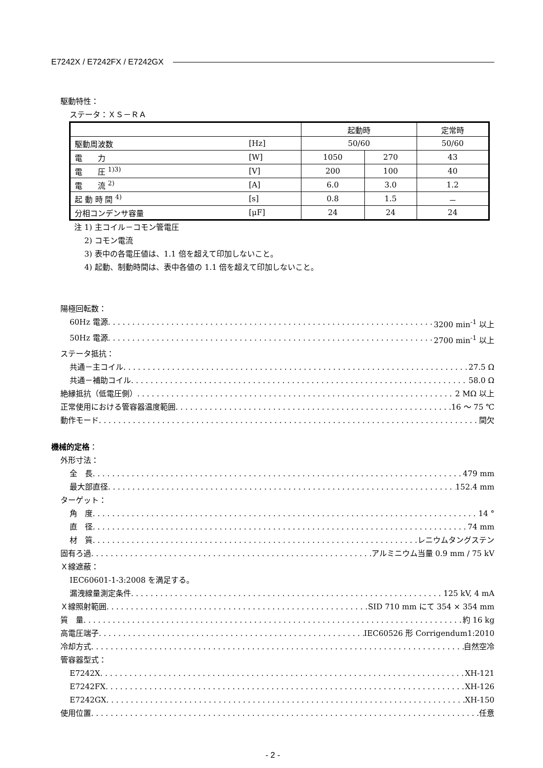E7242X / E7242FX / E7242GX
駆動特性：
ステータ：ＸＳ－ＲＡ
| | | 起動時 | | 定常時 |
| 駆動周波数 | [Hz] | 50/60 | | 50/60 |
| 電 力 | [W] | 1050 | 270 | 43 |
| 電 圧 <sup>1)3)</sup> | [V] | 200 | 100 | 40 |
| 電 流 <sup>2)</sup> | [A] | 6.0 | 3.0 | 1.2 |
| 起 動 時 間 <sup>4)</sup> | [s] | 0.8 | 1.5 | － |
| 分相コンデンサ容量 | [μF] | 24 | 24 | 24 |
注 1) 主コイル－コモン管電圧
　 2) コモン電流
　 3) 表中の各電圧値は、1.1 倍を超えて印加しないこと。
　 4) 起動、制動時間は、表中各値の 1.1 倍を超えて印加しないこと。
陽極回転数：
60Hz 電源 3200 min<sup>-1</sup> 以上
50Hz 電源 2700 min<sup>-1</sup> 以上
ステータ抵抗：
共通－主コイル 27.5 Ω
共通－補助コイル 58.0 Ω
絶縁抵抗（低電圧側） 2 MΩ 以上
正常使用における管容器温度範囲 16 ～ 75 ℃
動作モード 間欠
機械的定格：
外形寸法：
全　長 479 mm
最大部直径 152.4 mm
ターゲット：
角　度 14 °
直　径 74 mm
材　質 レニウムタングステン
固有ろ過 アルミニウム当量 0.9 mm / 75 kV
Ｘ線遮蔽：
IEC60601-1-3:2008 を満足する。
漏洩線量測定条件 125 kV, 4 mA
Ｘ線照射範囲 SID 710 mm にて 354 × 354 mm
質　量 約 16 kg
高電圧端子 IEC60526 形 Corrigendum1:2010
冷却方式 自然空冷
管容器型式：
E7242X XH-121
E7242FX XH-126
E7242GX XH-150
使用位置 任意
- 2 -